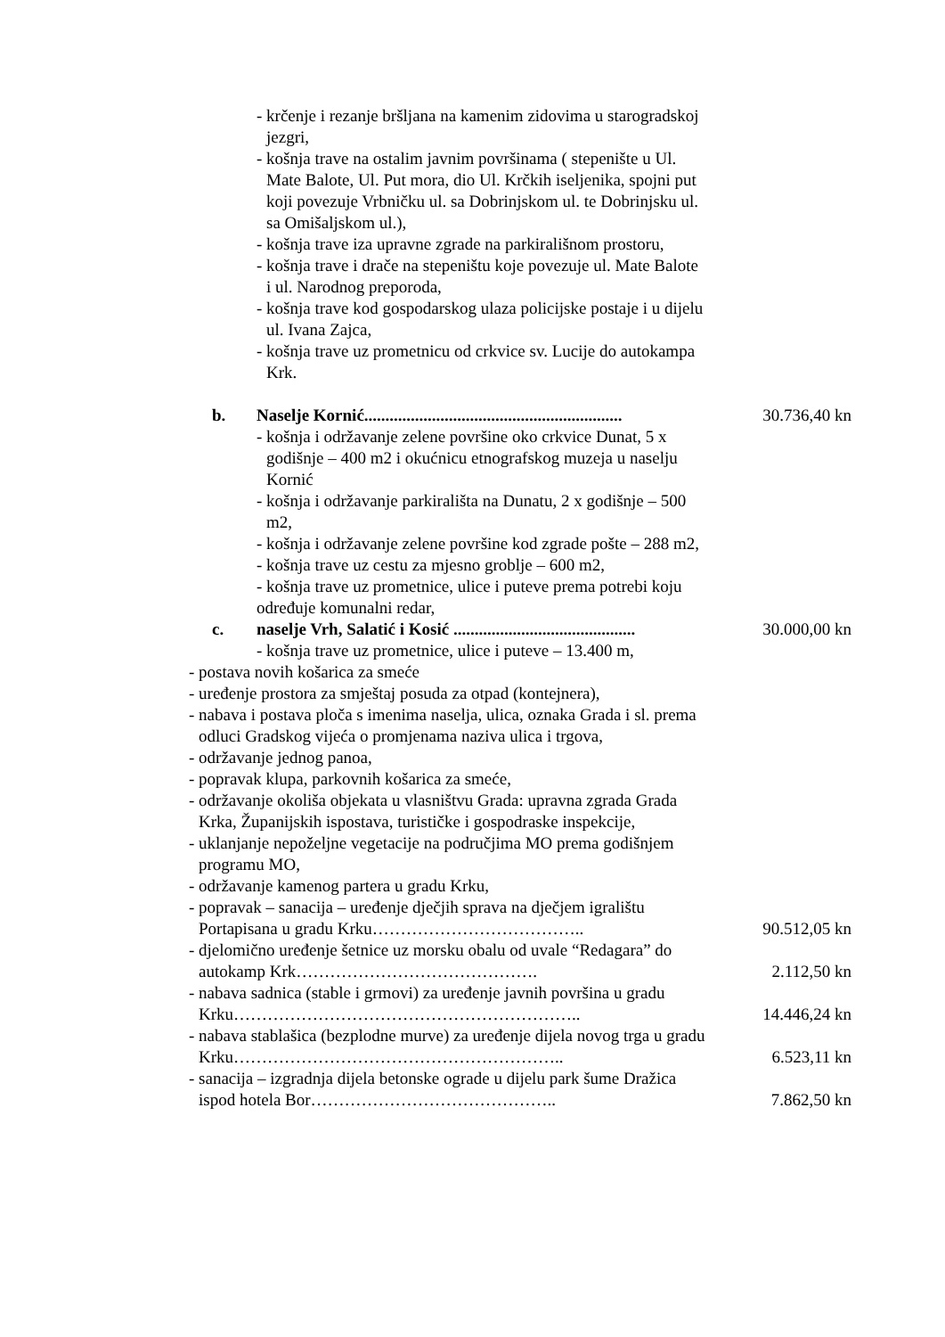- krčenje i rezanje bršljana na kamenim zidovima u starogradskoj jezgri,
- košnja trave na ostalim javnim površinama ( stepenište u Ul. Mate Balote, Ul. Put mora, dio Ul. Krčkih iseljenika, spojni put koji povezuje Vrbničku ul. sa Dobrinjskom ul. te Dobrinjsku ul. sa Omišaljskom ul.),
- košnja trave iza upravne zgrade na parkirališnom prostoru,
- košnja trave i drače na stepeništu koje povezuje ul. Mate Balote i ul. Narodnog preporoda,
- košnja trave kod gospodarskog ulaza policijske postaje i u dijelu ul. Ivana Zajca,
- košnja trave uz prometnicu od crkvice sv. Lucije do autokampa Krk.
b. Naselje Kornić............................................................. 30.736,40 kn
- košnja i održavanje zelene površine oko crkvice Dunat, 5 x godišnje – 400 m2 i okućnicu etnografskog muzeja u naselju Kornić
- košnja i održavanje parkirališta na Dunatu, 2 x godišnje – 500 m2,
- košnja i održavanje zelene površine kod zgrade pošte – 288 m2,
- košnja trave uz cestu za mjesno groblje – 600 m2,
- košnja trave uz prometnice, ulice i puteve prema potrebi koju određuje komunalni redar,
c. naselje Vrh, Salatić i Kosić ........................................... 30.000,00 kn
- košnja trave uz prometnice, ulice i puteve – 13.400 m,
- postava novih košarica za smeće
- uređenje prostora za smještaj posuda za otpad (kontejnera),
- nabava i postava ploča s imenima naselja, ulica, oznaka Grada i sl. prema odluci Gradskog vijeća o promjenama naziva ulica i trgova,
- održavanje jednog panoa,
- popravak klupa, parkovnih košarica za smeće,
- održavanje okoliša objekata u vlasništvu Grada: upravna zgrada Grada Krka, Županijskih ispostava, turističke i gospodraske inspekcije,
- uklanjanje nepoželjne vegetacije na područjima MO prema godišnjem programu MO,
- održavanje kamenog partera u gradu Krku,
- popravak – sanacija – uređenje dječjih sprava na dječjem igralištu Portapisana u gradu Krku………………………………..
90.512,05 kn
- djelomično uređenje šetnice uz morsku obalu od uvale “Redagara” do autokamp Krk…………………………………….
2.112,50 kn
- nabava sadnica (stable i grmovi) za uređenje javnih površina u gradu Krku……………………………………………………..
14.446,24 kn
- nabava stablašica (bezplodne murve) za uređenje dijela novog trga u gradu Krku…………………………………………………..
6.523,11 kn
- sanacija – izgradnja dijela betonske ograde u dijelu park šume Dražica ispod hotela Bor……………………………………..
7.862,50 kn